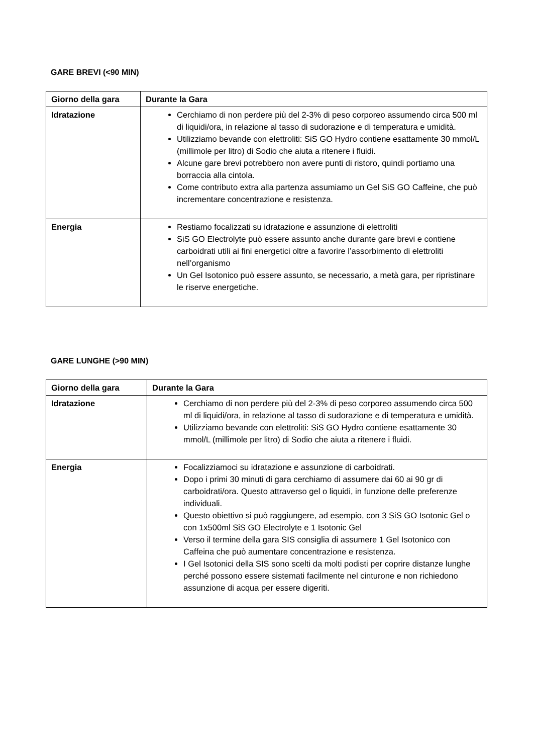GARE BREVI (<90 MIN)
| Giorno della gara | Durante la Gara |
| --- | --- |
| Idratazione | Cerchiamo di non perdere più del 2-3% di peso corporeo assumendo circa 500 ml di liquidi/ora, in relazione al tasso di sudorazione e di temperatura e umidità. Utilizziamo bevande con elettroliti: SiS GO Hydro contiene esattamente 30 mmol/L (millimole per litro) di Sodio che aiuta a ritenere i fluidi. Alcune gare brevi potrebbero non avere punti di ristoro, quindi portiamo una borraccia alla cintola. Come contributo extra alla partenza assumiamo un Gel SiS GO Caffeine, che può incrementare concentrazione e resistenza. |
| Energia | Restiamo focalizzati su idratazione e assunzione di elettroliti SiS GO Electrolyte può essere assunto anche durante gare brevi e contiene carboidrati utili ai fini energetici oltre a favorire l’assorbimento di elettroliti nell’organismo Un Gel Isotonico può essere assunto, se necessario, a metà gara, per ripristinare le riserve energetiche. |
GARE LUNGHE (>90 MIN)
| Giorno della gara | Durante la Gara |
| --- | --- |
| Idratazione | Cerchiamo di non perdere più del 2-3% di peso corporeo assumendo circa 500 ml di liquidi/ora, in relazione al tasso di sudorazione e di temperatura e umidità. Utilizziamo bevande con elettroliti: SiS GO Hydro contiene esattamente 30 mmol/L (millimole per litro) di Sodio che aiuta a ritenere i fluidi. |
| Energia | Focalizziamoci su idratazione e assunzione di carboidrati. Dopo i primi 30 minuti di gara cerchiamo di assumere dai 60 ai 90 gr di carboidrati/ora. Questo attraverso gel o liquidi, in funzione delle preferenze individuali. Questo obiettivo si può raggiungere, ad esempio, con 3 SiS GO Isotonic Gel o con 1x500ml SiS GO Electrolyte e 1 Isotonic Gel Verso il termine della gara SIS consiglia di assumere 1 Gel Isotonico con Caffeina che può aumentare concentrazione e resistenza. I Gel Isotonici della SIS sono scelti da molti podisti per coprire distanze lunghe perché possono essere sistemati facilmente nel cinturone e non richiedono assunzione di acqua per essere digeriti. |